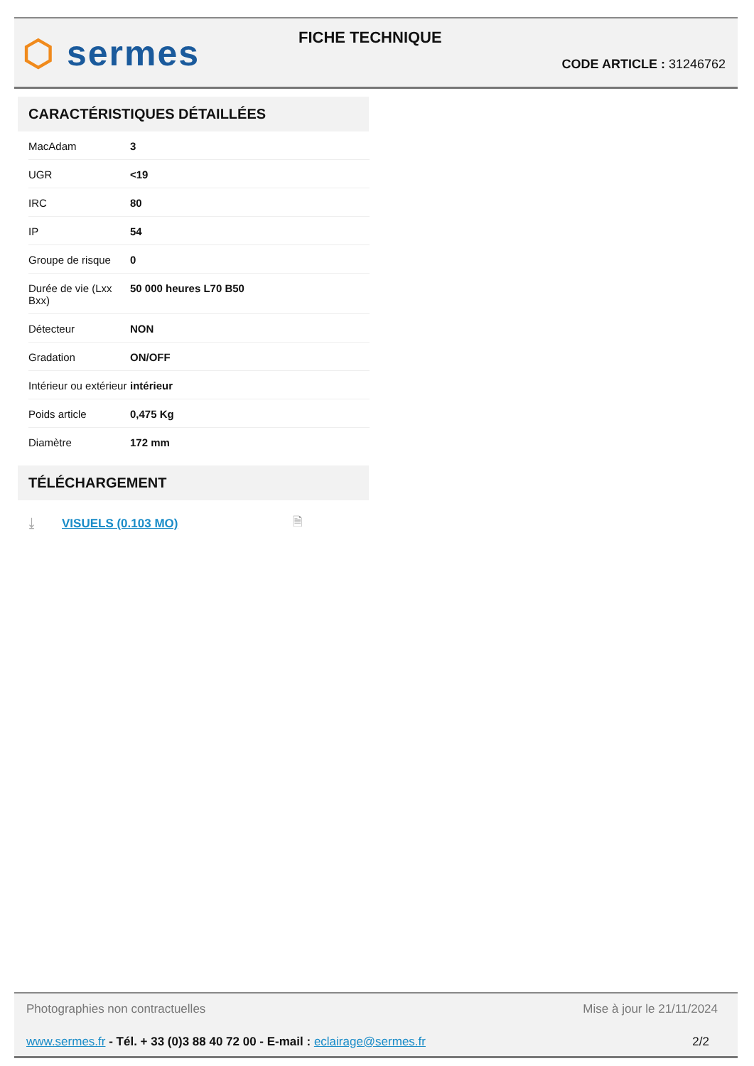⬡ sermes FICHE TECHNIQUE
CODE ARTICLE : 31246762
CARACTÉRISTIQUES DÉTAILLÉES
| MacAdam | 3 |
| UGR | <19 |
| IRC | 80 |
| IP | 54 |
| Groupe de risque | 0 |
| Durée de vie (Lxx Bxx) | 50 000 heures L70 B50 |
| Détecteur | NON |
| Gradation | ON/OFF |
| Intérieur ou extérieur | intérieur |
| Poids article | 0,475 Kg |
| Diamètre | 172 mm |
TÉLÉCHARGEMENT
⤓ VISUELS (0.103 MO) 🗎
Photographies non contractuelles
Mise à jour le 21/11/2024
www.sermes.fr - Tél. + 33 (0)3 88 40 72 00 - E-mail : eclairage@sermes.fr
2/2